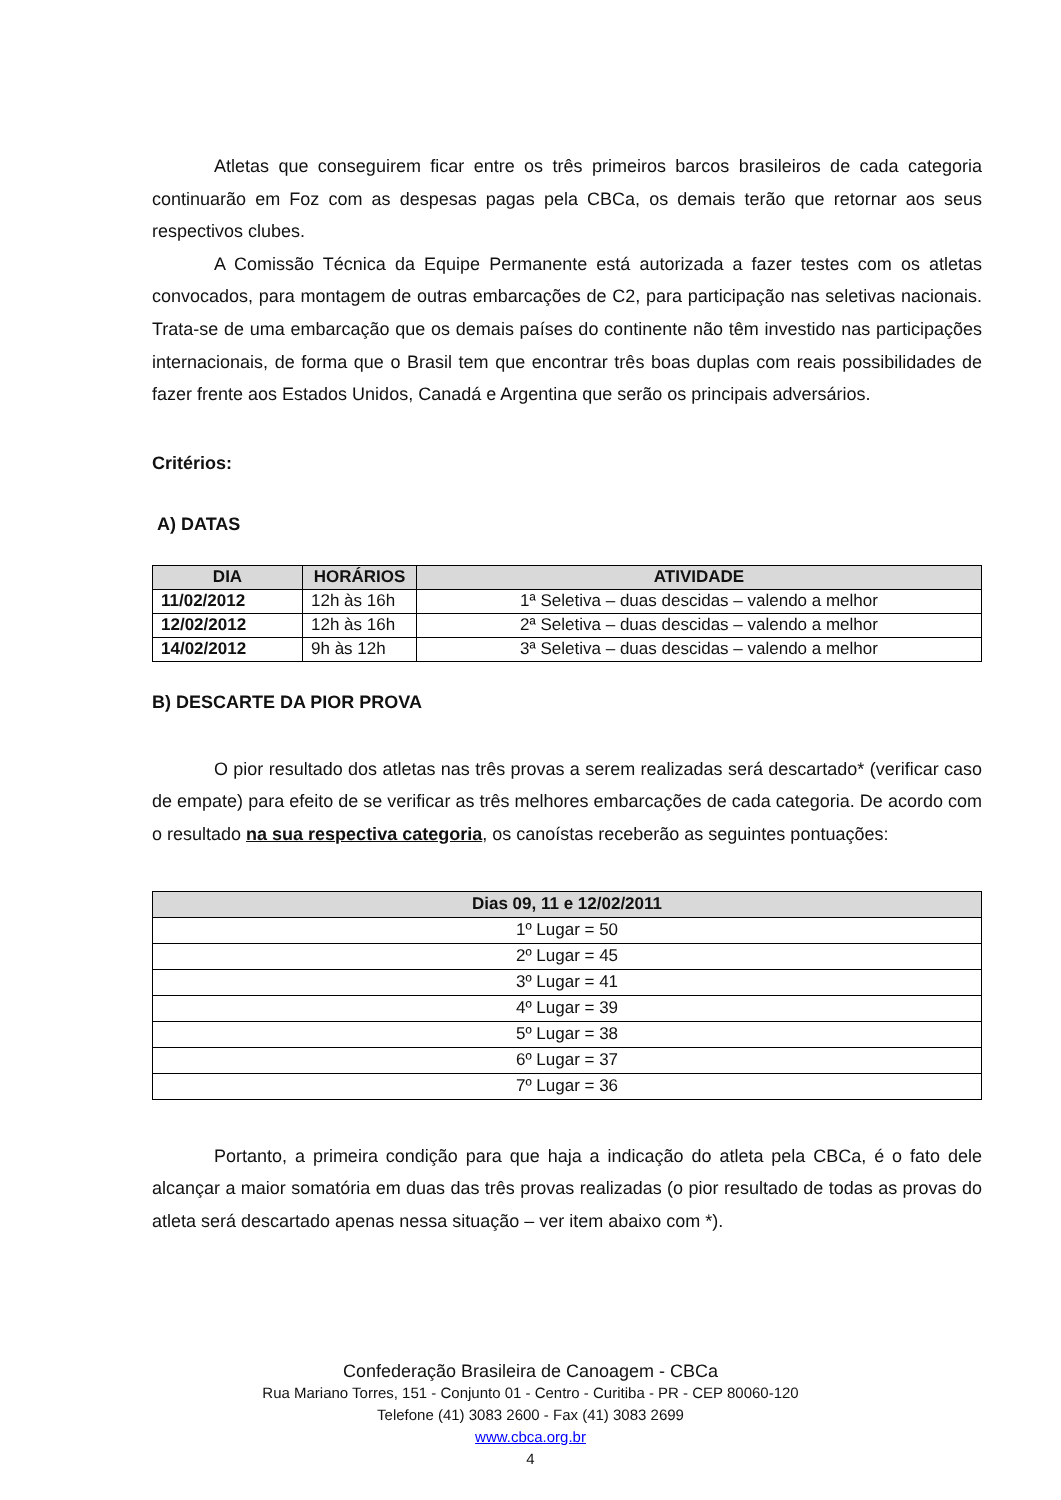Atletas que conseguirem ficar entre os três primeiros barcos brasileiros de cada categoria continuarão em Foz com as despesas pagas pela CBCa, os demais terão que retornar aos seus respectivos clubes.
A Comissão Técnica da Equipe Permanente está autorizada a fazer testes com os atletas convocados, para montagem de outras embarcações de C2, para participação nas seletivas nacionais. Trata-se de uma embarcação que os demais países do continente não têm investido nas participações internacionais, de forma que o Brasil tem que encontrar três boas duplas com reais possibilidades de fazer frente aos Estados Unidos, Canadá e Argentina que serão os principais adversários.
Critérios:
A) DATAS
| DIA | HORÁRIOS | ATIVIDADE |
| --- | --- | --- |
| 11/02/2012 | 12h às 16h | 1ª Seletiva – duas descidas – valendo a melhor |
| 12/02/2012 | 12h às 16h | 2ª Seletiva – duas descidas – valendo a melhor |
| 14/02/2012 | 9h às 12h | 3ª Seletiva – duas descidas – valendo a melhor |
B) DESCARTE DA PIOR PROVA
O pior resultado dos atletas nas três provas a serem realizadas será descartado* (verificar caso de empate) para efeito de se verificar as três melhores embarcações de cada categoria. De acordo com o resultado na sua respectiva categoria, os canoístas receberão as seguintes pontuações:
| Dias 09, 11 e 12/02/2011 |
| --- |
| 1º Lugar = 50 |
| 2º Lugar = 45 |
| 3º Lugar = 41 |
| 4º Lugar = 39 |
| 5º Lugar = 38 |
| 6º Lugar = 37 |
| 7º Lugar = 36 |
Portanto, a primeira condição para que haja a indicação do atleta pela CBCa, é o fato dele alcançar a maior somatória em duas das três provas realizadas (o pior resultado de todas as provas do atleta será descartado apenas nessa situação – ver item abaixo com *).
Confederação Brasileira de Canoagem - CBCa
Rua Mariano Torres, 151 - Conjunto 01 - Centro - Curitiba - PR - CEP 80060-120
Telefone (41) 3083 2600 - Fax (41) 3083 2699
www.cbca.org.br
4